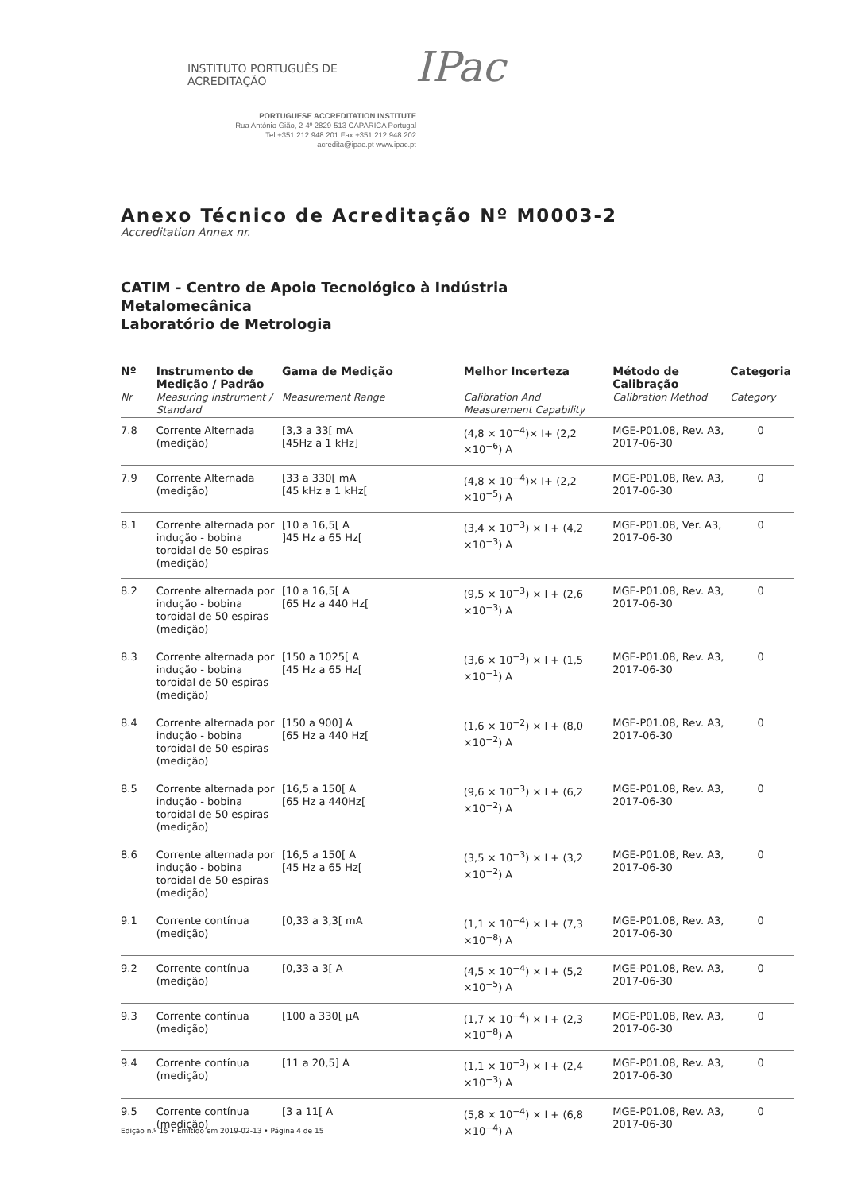INSTITUTO PORTUGUÊS DE ACREDITAÇÃO IPac
PORTUGUESE ACCREDITATION INSTITUTE
Rua António Gião, 2-4º 2829-513 CAPARICA Portugal
Tel +351.212 948 201 Fax +351.212 948 202
acredita@ipac.pt www.ipac.pt
Anexo Técnico de Acreditação Nº M0003-2
Accreditation Annex nr.
CATIM - Centro de Apoio Tecnológico à Indústria
Metalomecânica
Laboratório de Metrologia
| Nº Nr | Instrumento de Medição / Padrão Measuring instrument / Standard | Gama de Medição Measurement Range | Melhor Incerteza Calibration And Measurement Capability | Método de Calibração Calibration Method | Categoria Category |
| --- | --- | --- | --- | --- | --- |
| 7.8 | Corrente Alternada (medição) | [3,3 a 33[ mA [45Hz a 1 kHz] | (4,8 × 10<sup>−4</sup>)× I+ (2,2 ×10<sup>−6</sup>) A | MGE-P01.08, Rev. A3, 2017-06-30 | 0 |
| 7.9 | Corrente Alternada (medição) | [33 a 330[ mA [45 kHz a 1 kHz[ | (4,8 × 10<sup>−4</sup>)× I+ (2,2 ×10<sup>−5</sup>) A | MGE-P01.08, Rev. A3, 2017-06-30 | 0 |
| 8.1 | Corrente alternada por indução - bobina toroidal de 50 espiras (medição) | [10 a 16,5[ A ]45 Hz a 65 Hz[ | (3,4 × 10<sup>−3</sup>) × I + (4,2 ×10<sup>−3</sup>) A | MGE-P01.08, Ver. A3, 2017-06-30 | 0 |
| 8.2 | Corrente alternada por indução - bobina toroidal de 50 espiras (medição) | [10 a 16,5[ A [65 Hz a 440 Hz[ | (9,5 × 10<sup>−3</sup>) × I + (2,6 ×10<sup>−3</sup>) A | MGE-P01.08, Rev. A3, 2017-06-30 | 0 |
| 8.3 | Corrente alternada por indução - bobina toroidal de 50 espiras (medição) | [150 a 1025[ A [45 Hz a 65 Hz[ | (3,6 × 10<sup>−3</sup>) × I + (1,5 ×10<sup>−1</sup>) A | MGE-P01.08, Rev. A3, 2017-06-30 | 0 |
| 8.4 | Corrente alternada por indução - bobina toroidal de 50 espiras (medição) | [150 a 900] A [65 Hz a 440 Hz[ | (1,6 × 10<sup>−2</sup>) × I + (8,0 ×10<sup>−2</sup>) A | MGE-P01.08, Rev. A3, 2017-06-30 | 0 |
| 8.5 | Corrente alternada por indução - bobina toroidal de 50 espiras (medição) | [16,5 a 150[ A [65 Hz a 440Hz[ | (9,6 × 10<sup>−3</sup>) × I + (6,2 ×10<sup>−2</sup>) A | MGE-P01.08, Rev. A3, 2017-06-30 | 0 |
| 8.6 | Corrente alternada por indução - bobina toroidal de 50 espiras (medição) | [16,5 a 150[ A [45 Hz a 65 Hz[ | (3,5 × 10<sup>−3</sup>) × I + (3,2 ×10<sup>−2</sup>) A | MGE-P01.08, Rev. A3, 2017-06-30 | 0 |
| 9.1 | Corrente contínua (medição) | [0,33 a 3,3[ mA | (1,1 × 10<sup>−4</sup>) × I + (7,3 ×10<sup>−8</sup>) A | MGE-P01.08, Rev. A3, 2017-06-30 | 0 |
| 9.2 | Corrente contínua (medição) | [0,33 a 3[ A | (4,5 × 10<sup>−4</sup>) × I + (5,2 ×10<sup>−5</sup>) A | MGE-P01.08, Rev. A3, 2017-06-30 | 0 |
| 9.3 | Corrente contínua (medição) | [100 a 330[ µA | (1,7 × 10<sup>−4</sup>) × I + (2,3 ×10<sup>−8</sup>) A | MGE-P01.08, Rev. A3, 2017-06-30 | 0 |
| 9.4 | Corrente contínua (medição) | [11 a 20,5] A | (1,1 × 10<sup>−3</sup>) × I + (2,4 ×10<sup>−3</sup>) A | MGE-P01.08, Rev. A3, 2017-06-30 | 0 |
| 9.5 | Corrente contínua (medição) | [3 a 11[ A | (5,8 × 10<sup>−4</sup>) × I + (6,8 ×10<sup>−4</sup>) A | MGE-P01.08, Rev. A3, 2017-06-30 | 0 |
Edição n.º 15 • Emitido em 2019-02-13 • Página 4 de 15